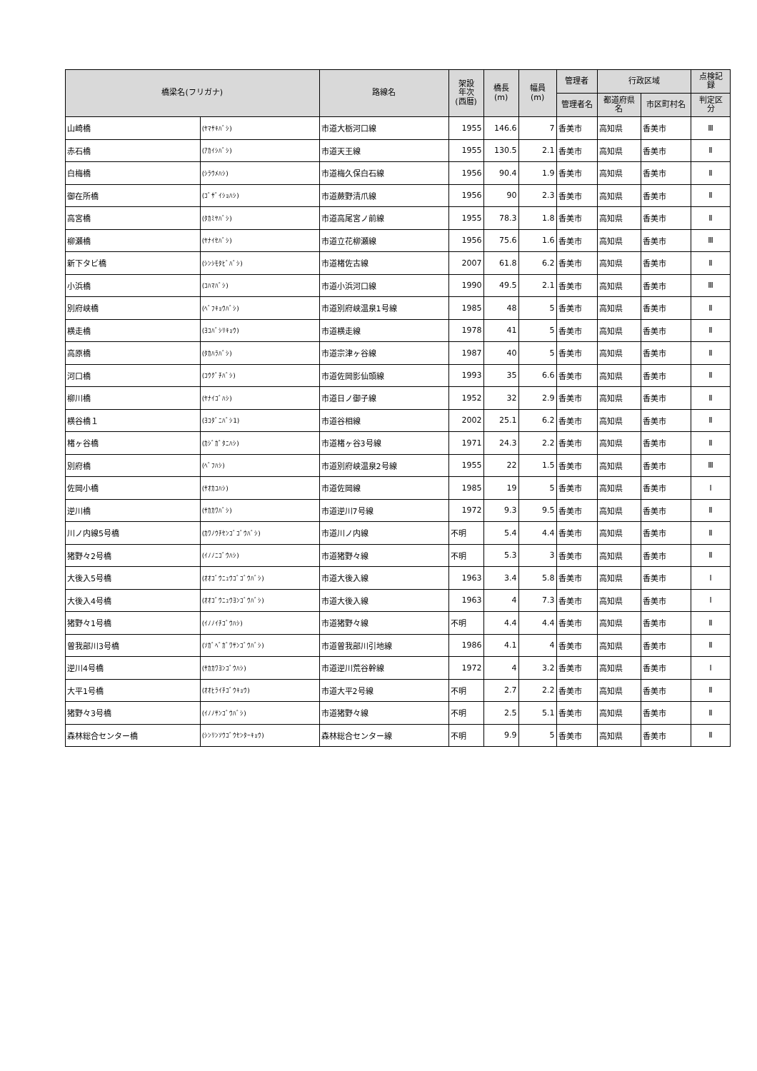| 橋梁名(フリガナ) | | 路線名 | 架設 年次 (西暦) | 橋長 (m) | 幅員 (m) | 管理者 | 行政区域 | | 点検記 録 |
| --- | --- | --- | --- | --- | --- | --- | --- | --- | --- |
| | | | | | | 管理者名 | 都道府県 名 | 市区町村名 | 判定区 分 |
| 山崎橋 | (ﾔﾏｻｷﾊﾞｼ) | 市道大栃河口線 | 1955 | 146.6 | 7 | 香美市 | 高知県 | 香美市 | Ⅲ |
| 赤石橋 | (ｱｶｲｼﾊﾞｼ) | 市道天王線 | 1955 | 130.5 | 2.1 | 香美市 | 高知県 | 香美市 | Ⅱ |
| 白梅橋 | (ｼﾗｳﾒﾊｼ) | 市道梅久保白石線 | 1956 | 90.4 | 1.9 | 香美市 | 高知県 | 香美市 | Ⅱ |
| 御在所橋 | (ｺﾞｻﾞｲｼｮﾊｼ) | 市道蕨野清爪線 | 1956 | 90 | 2.3 | 香美市 | 高知県 | 香美市 | Ⅱ |
| 高宮橋 | (ﾀｶﾐﾔﾊﾞｼ) | 市道高尾宮ノ前線 | 1955 | 78.3 | 1.8 | 香美市 | 高知県 | 香美市 | Ⅱ |
| 柳瀬橋 | (ﾔﾅｲｾﾊﾞｼ) | 市道立花柳瀬線 | 1956 | 75.6 | 1.6 | 香美市 | 高知県 | 香美市 | Ⅲ |
| 新下タビ橋 | (ｼﾝｼﾓﾀﾋﾞﾊﾞｼ) | 市道楮佐古線 | 2007 | 61.8 | 6.2 | 香美市 | 高知県 | 香美市 | Ⅱ |
| 小浜橋 | (ｺﾊﾏﾊﾞｼ) | 市道小浜河口線 | 1990 | 49.5 | 2.1 | 香美市 | 高知県 | 香美市 | Ⅲ |
| 別府峡橋 | (ﾍﾞﾌｷｮｳﾊﾞｼ) | 市道別府峡温泉1号線 | 1985 | 48 | 5 | 香美市 | 高知県 | 香美市 | Ⅱ |
| 横走橋 | (ﾖｺﾊﾞｼﾘｷｮｳ) | 市道横走線 | 1978 | 41 | 5 | 香美市 | 高知県 | 香美市 | Ⅱ |
| 高原橋 | (ﾀｶﾊﾗﾊﾞｼ) | 市道宗津ヶ谷線 | 1987 | 40 | 5 | 香美市 | 高知県 | 香美市 | Ⅱ |
| 河口橋 | (ｺｳｸﾞﾁﾊﾞｼ) | 市道佐岡影仙頭線 | 1993 | 35 | 6.6 | 香美市 | 高知県 | 香美市 | Ⅱ |
| 柳川橋 | (ﾔﾅｲｺﾞﾊｼ) | 市道日ノ御子線 | 1952 | 32 | 2.9 | 香美市 | 高知県 | 香美市 | Ⅱ |
| 横谷橋１ | (ﾖｺﾀﾞﾆﾊﾞｼ1) | 市道谷相線 | 2002 | 25.1 | 6.2 | 香美市 | 高知県 | 香美市 | Ⅱ |
| 楮ヶ谷橋 | (ｶｼﾞｶﾞﾀﾆﾊｼ) | 市道楮ヶ谷3号線 | 1971 | 24.3 | 2.2 | 香美市 | 高知県 | 香美市 | Ⅱ |
| 別府橋 | (ﾍﾞﾌﾊｼ) | 市道別府峡温泉2号線 | 1955 | 22 | 1.5 | 香美市 | 高知県 | 香美市 | Ⅲ |
| 佐岡小橋 | (ｻｵｶｺﾊｼ) | 市道佐岡線 | 1985 | 19 | 5 | 香美市 | 高知県 | 香美市 | Ⅰ |
| 逆川橋 | (ｻｶｶﾜﾊﾞｼ) | 市道逆川7号線 | 1972 | 9.3 | 9.5 | 香美市 | 高知県 | 香美市 | Ⅱ |
| 川ノ内線5号橋 | (ｶﾜﾉｳﾁｾﾝｺﾞｺﾞｳﾊﾞｼ) | 市道川ノ内線 | 不明 | 5.4 | 4.4 | 香美市 | 高知県 | 香美市 | Ⅱ |
| 猪野々2号橋 | (ｲﾉﾉﾆｺﾞｳﾊｼ) | 市道猪野々線 | 不明 | 5.3 | 3 | 香美市 | 高知県 | 香美市 | Ⅱ |
| 大後入5号橋 | (ｵｵｺﾞｳﾆｭｳｺﾞｺﾞｳﾊﾞｼ) | 市道大後入線 | 1963 | 3.4 | 5.8 | 香美市 | 高知県 | 香美市 | Ⅰ |
| 大後入4号橋 | (ｵｵｺﾞｳﾆｭｳﾖﾝｺﾞｳﾊﾞｼ) | 市道大後入線 | 1963 | 4 | 7.3 | 香美市 | 高知県 | 香美市 | Ⅰ |
| 猪野々1号橋 | (ｲﾉﾉｲﾁｺﾞｳﾊｼ) | 市道猪野々線 | 不明 | 4.4 | 4.4 | 香美市 | 高知県 | 香美市 | Ⅱ |
| 曽我部川3号橋 | (ｿｶﾞﾍﾞｶﾞﾜｻﾝｺﾞｳﾊﾞｼ) | 市道曽我部川引地線 | 1986 | 4.1 | 4 | 香美市 | 高知県 | 香美市 | Ⅱ |
| 逆川4号橋 | (ｻｶｶﾜﾖﾝｺﾞｳﾊｼ) | 市道逆川荒谷幹線 | 1972 | 4 | 3.2 | 香美市 | 高知県 | 香美市 | Ⅰ |
| 大平1号橋 | (ｵｵﾋﾗｲﾁｺﾞｳｷｮｳ) | 市道大平2号線 | 不明 | 2.7 | 2.2 | 香美市 | 高知県 | 香美市 | Ⅱ |
| 猪野々3号橋 | (ｲﾉﾉｻﾝｺﾞｳﾊﾞｼ) | 市道猪野々線 | 不明 | 2.5 | 5.1 | 香美市 | 高知県 | 香美市 | Ⅱ |
| 森林総合センター橋 | (ｼﾝﾘﾝｿｳｺﾞｳｾﾝﾀｰｷｮｳ) | 森林総合センター線 | 不明 | 9.9 | 5 | 香美市 | 高知県 | 香美市 | Ⅱ |